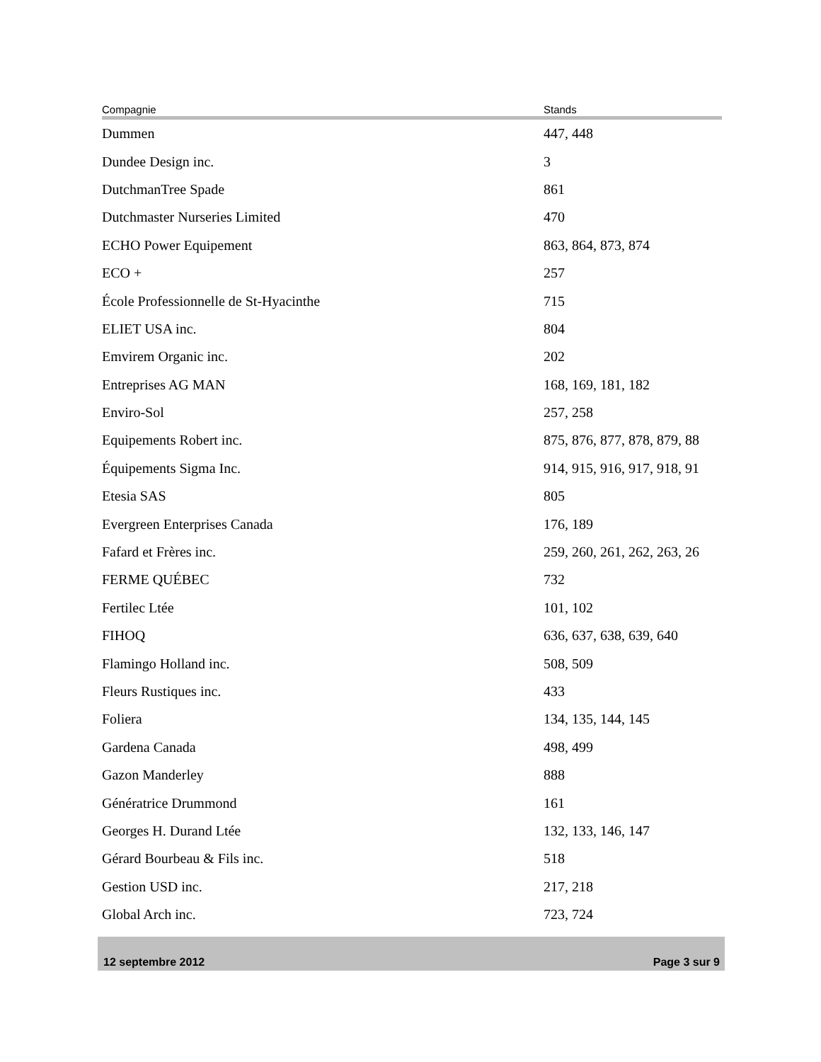| Compagnie | Stands |
| --- | --- |
| Dummen | 447, 448 |
| Dundee Design inc. | 3 |
| DutchmanTree Spade | 861 |
| Dutchmaster Nurseries Limited | 470 |
| ECHO Power Equipement | 863, 864, 873, 874 |
| ECO + | 257 |
| École Professionnelle de St-Hyacinthe | 715 |
| ELIET USA inc. | 804 |
| Emvirem Organic inc. | 202 |
| Entreprises AG MAN | 168, 169, 181, 182 |
| Enviro-Sol | 257, 258 |
| Equipements Robert inc. | 875, 876, 877, 878, 879, 88 |
| Équipements Sigma Inc. | 914, 915, 916, 917, 918, 91 |
| Etesia SAS | 805 |
| Evergreen Enterprises Canada | 176, 189 |
| Fafard et Frères inc. | 259, 260, 261, 262, 263, 26 |
| FERME QUÉBEC | 732 |
| Fertilec Ltée | 101, 102 |
| FIHOQ | 636, 637, 638, 639, 640 |
| Flamingo Holland inc. | 508, 509 |
| Fleurs Rustiques inc. | 433 |
| Foliera | 134, 135, 144, 145 |
| Gardena Canada | 498, 499 |
| Gazon Manderley | 888 |
| Génératrice Drummond | 161 |
| Georges H. Durand Ltée | 132, 133, 146, 147 |
| Gérard Bourbeau & Fils inc. | 518 |
| Gestion USD inc. | 217, 218 |
| Global Arch inc. | 723, 724 |
12 septembre 2012 Page 3 sur 9